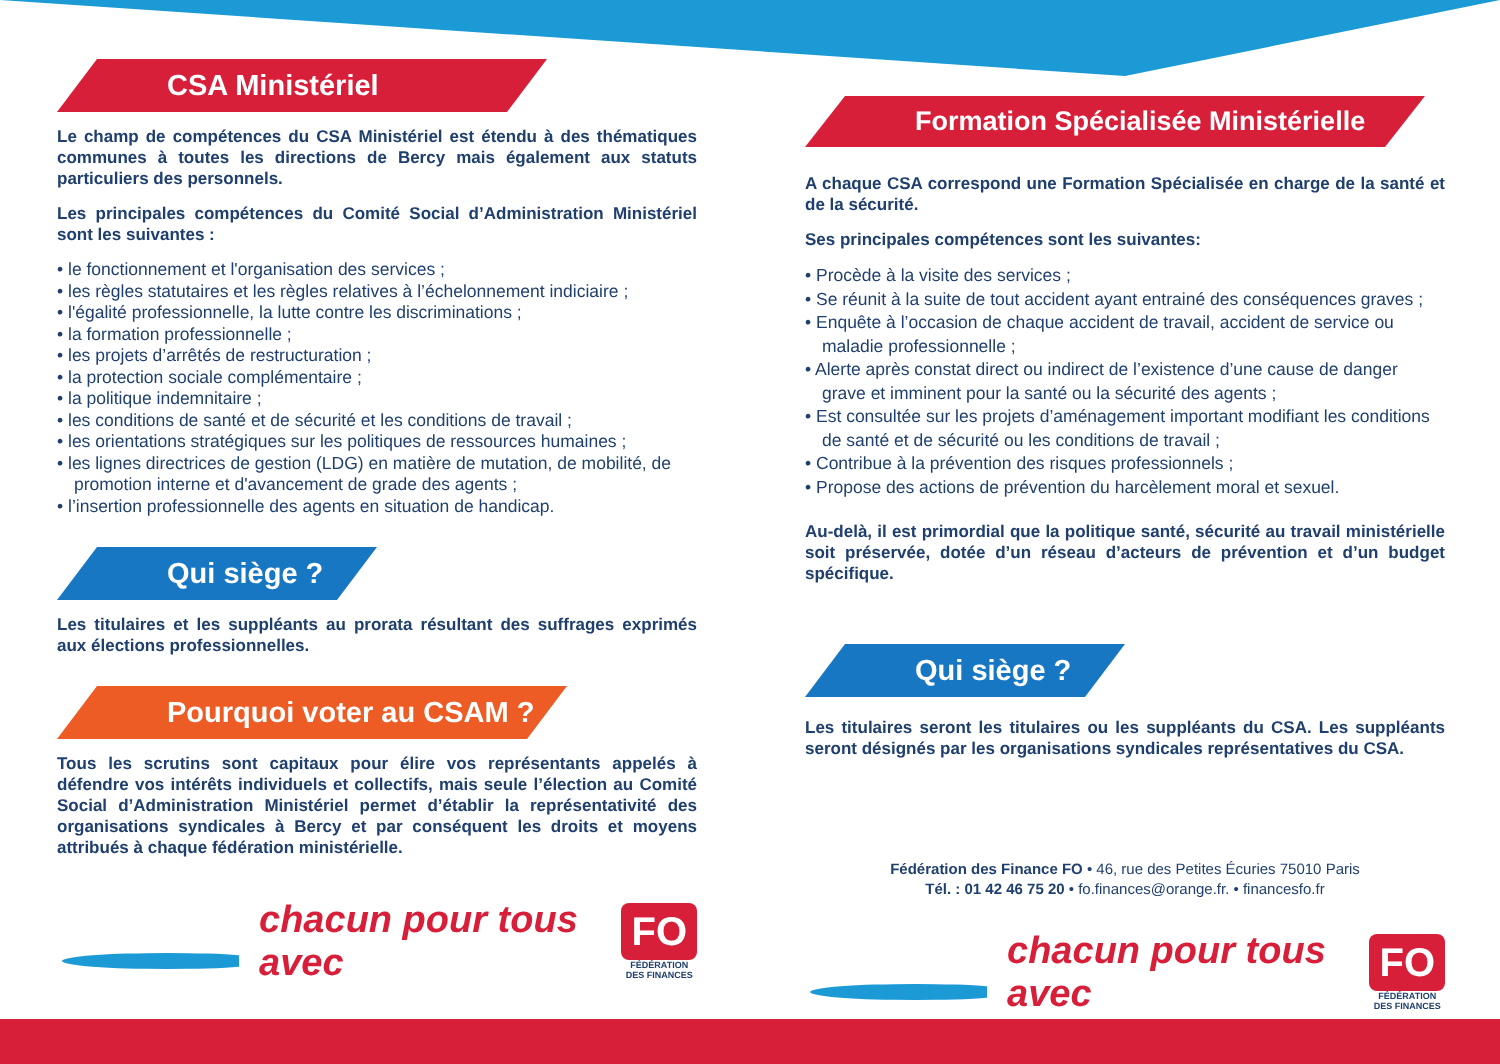CSA Ministériel
Le champ de compétences du CSA Ministériel est étendu à des thématiques communes à toutes les directions de Bercy mais également aux statuts particuliers des personnels.
Les principales compétences du Comité Social d’Administration Ministériel sont les suivantes :
• le fonctionnement et l'organisation des services ;
• les règles statutaires et les règles relatives à l’échelonnement indiciaire ;
• l'égalité professionnelle, la lutte contre les discriminations ;
• la formation professionnelle ;
• les projets d’arrêtés de restructuration ;
• la protection sociale complémentaire ;
• la politique indemnitaire ;
• les conditions de santé et de sécurité et les conditions de travail ;
• les orientations stratégiques sur les politiques de ressources humaines ;
• les lignes directrices de gestion (LDG) en matière de mutation, de mobilité, de promotion interne et d'avancement de grade des agents ;
• l’insertion professionnelle des agents en situation de handicap.
Qui siège ?
Les titulaires et les suppléants au prorata résultant des suffrages exprimés aux élections professionnelles.
Pourquoi voter au CSAM ?
Tous les scrutins sont capitaux pour élire vos représentants appelés à défendre vos intérêts individuels et collectifs, mais seule l’élection au Comité Social d’Administration Ministériel permet d’établir la représentativité des organisations syndicales à Bercy et par conséquent les droits et moyens attribués à chaque fédération ministérielle.
chacun pour tous avec
FO
FÉDÉRATION
DES FINANCES
Formation Spécialisée Ministérielle
A chaque CSA correspond une Formation Spécialisée en charge de la santé et de la sécurité.
Ses principales compétences sont les suivantes:
• Procède à la visite des services ;
• Se réunit à la suite de tout accident ayant entrainé des conséquences graves ;
• Enquête à l’occasion de chaque accident de travail, accident de service ou maladie professionnelle ;
• Alerte après constat direct ou indirect de l’existence d’une cause de danger grave et imminent pour la santé ou la sécurité des agents ;
• Est consultée sur les projets d’aménagement important modifiant les conditions de santé et de sécurité ou les conditions de travail ;
• Contribue à la prévention des risques professionnels ;
• Propose des actions de prévention du harcèlement moral et sexuel.
Au-delà, il est primordial que la politique santé, sécurité au travail ministérielle soit préservée, dotée d’un réseau d’acteurs de prévention et d’un budget spécifique.
Qui siège ?
Les titulaires seront les titulaires ou les suppléants du CSA. Les suppléants seront désignés par les organisations syndicales représentatives du CSA.
Fédération des Finance FO • 46, rue des Petites Écuries 75010 Paris
Tél. : 01 42 46 75 20 • fo.finances@orange.fr. • financesfo.fr
chacun pour tous avec
FO
FÉDÉRATION
DES FINANCES